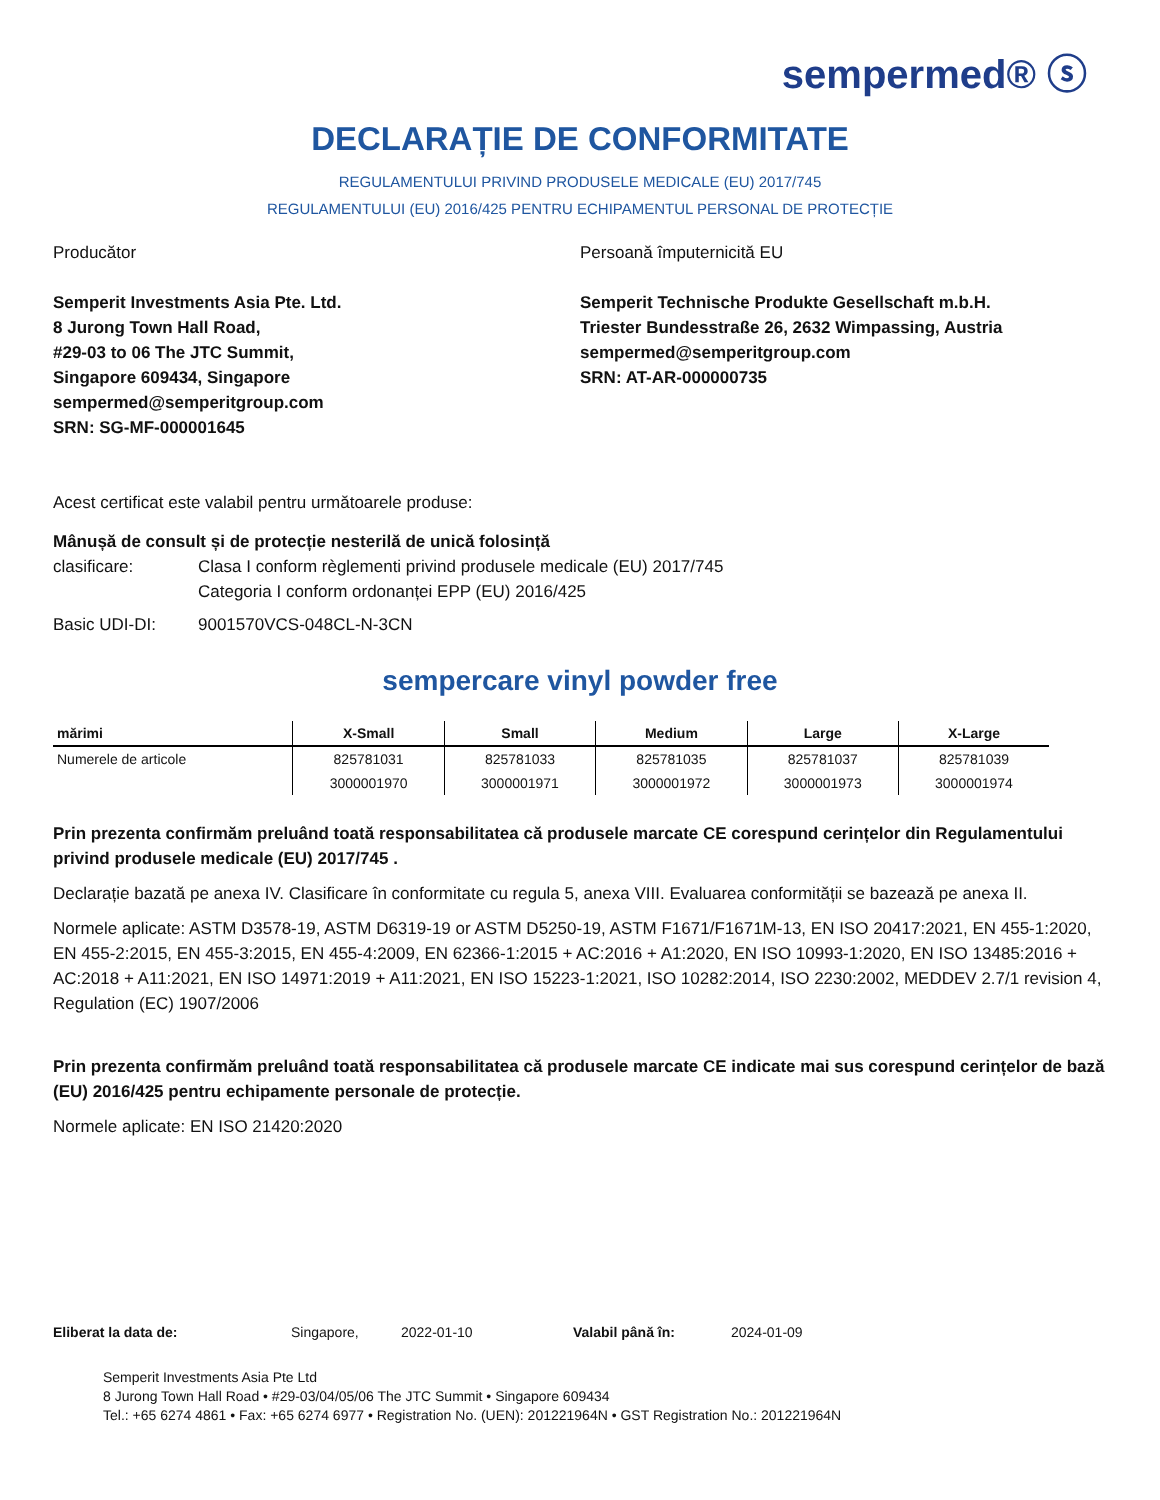sempermed® ⓢ
DECLARAȚIE DE CONFORMITATE
REGULAMENTULUI PRIVIND PRODUSELE MEDICALE (EU) 2017/745
REGULAMENTULUI (EU) 2016/425 PENTRU ECHIPAMENTUL PERSONAL DE PROTECȚIE
Producător
Semperit Investments Asia Pte. Ltd.
8 Jurong Town Hall Road,
#29-03 to 06 The JTC Summit,
Singapore 609434, Singapore
sempermed@semperitgroup.com
SRN: SG-MF-000001645
Persoană împuternicită EU
Semperit Technische Produkte Gesellschaft m.b.H.
Triester Bundesstraße 26, 2632 Wimpassing, Austria
sempermed@semperitgroup.com
SRN: AT-AR-000000735
Acest certificat este valabil pentru următoarele produse:
Mânușă de consult și de protecție nesterilă de unică folosință
clasificare: Clasa I conform règlementi privind produsele medicale (EU) 2017/745
Categoria I conform ordonanței EPP (EU) 2016/425
Basic UDI-DI: 9001570VCS-048CL-N-3CN
sempercare vinyl powder free
| mărimi | X-Small | Small | Medium | Large | X-Large |
| --- | --- | --- | --- | --- | --- |
| Numerele de articole | 825781031 | 825781033 | 825781035 | 825781037 | 825781039 |
| | 3000001970 | 3000001971 | 3000001972 | 3000001973 | 3000001974 |
Prin prezenta confirmăm preluând toată responsabilitatea că produsele marcate CE corespund cerințelor din Regulamentului privind produsele medicale (EU) 2017/745 .
Declarație bazată pe anexa IV. Clasificare în conformitate cu regula 5, anexa VIII. Evaluarea conformității se bazează pe anexa II.
Normele aplicate: ASTM D3578-19, ASTM D6319-19 or ASTM D5250-19, ASTM F1671/F1671M-13, EN ISO 20417:2021, EN 455-1:2020, EN 455-2:2015, EN 455-3:2015, EN 455-4:2009, EN 62366-1:2015 + AC:2016 + A1:2020, EN ISO 10993-1:2020, EN ISO 13485:2016 + AC:2018 + A11:2021, EN ISO 14971:2019 + A11:2021, EN ISO 15223-1:2021, ISO 10282:2014, ISO 2230:2002, MEDDEV 2.7/1 revision 4, Regulation (EC) 1907/2006
Prin prezenta confirmăm preluând toată responsabilitatea că produsele marcate CE indicate mai sus corespund cerințelor de bază (EU) 2016/425 pentru echipamente personale de protecție.
Normele aplicate: EN ISO 21420:2020
Eliberat la data de: Singapore, 2022-01-10 Valabil până în: 2024-01-09
Semperit Investments Asia Pte Ltd
8 Jurong Town Hall Road • #29-03/04/05/06 The JTC Summit • Singapore 609434
Tel.: +65 6274 4861 • Fax: +65 6274 6977 • Registration No. (UEN): 201221964N • GST Registration No.: 201221964N